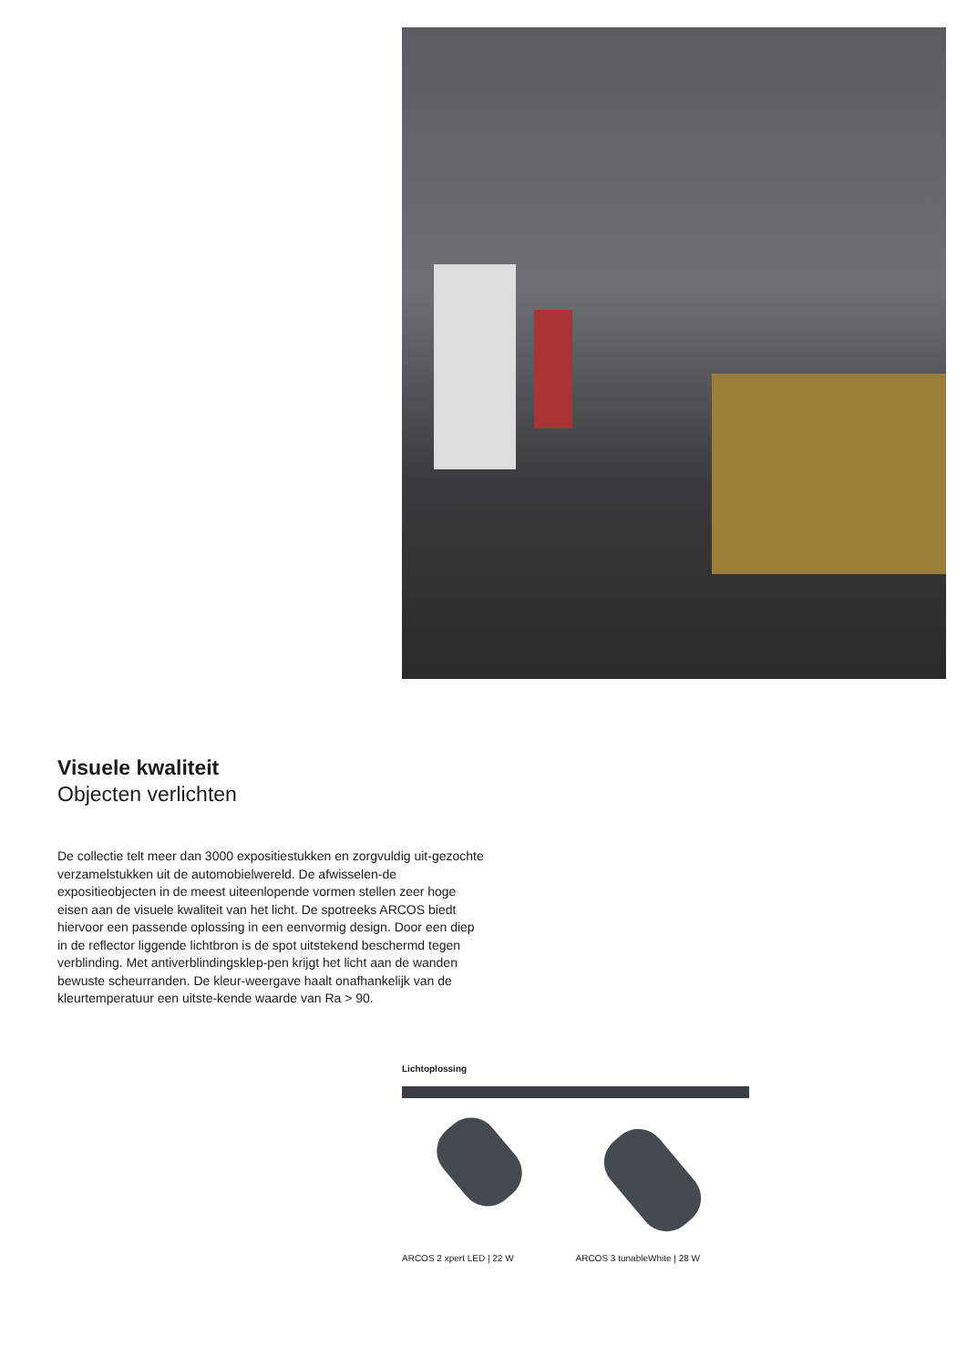Visuele kwaliteit
Objecten verlichten
De collectie telt meer dan 3000 expositiestukken en zorgvuldig uit-gezochte verzamelstukken uit de automobielwereld. De afwisselen-de expositieobjecten in de meest uiteenlopende vormen stellen zeer hoge eisen aan de visuele kwaliteit van het licht. De spotreeks ARCOS biedt hiervoor een passende oplossing in een eenvormig design. Door een diep in de reflector liggende lichtbron is de spot uitstekend beschermd tegen verblinding. Met antiverblindingsklep-pen krijgt het licht aan de wanden bewuste scheurranden. De kleur-weergave haalt onafhankelijk van de kleurtemperatuur een uitste-kende waarde van Ra > 90.
Lichtoplossing
ARCOS 2 xpert LED | 22 W ARCOS 3 tunableWhite | 28 W